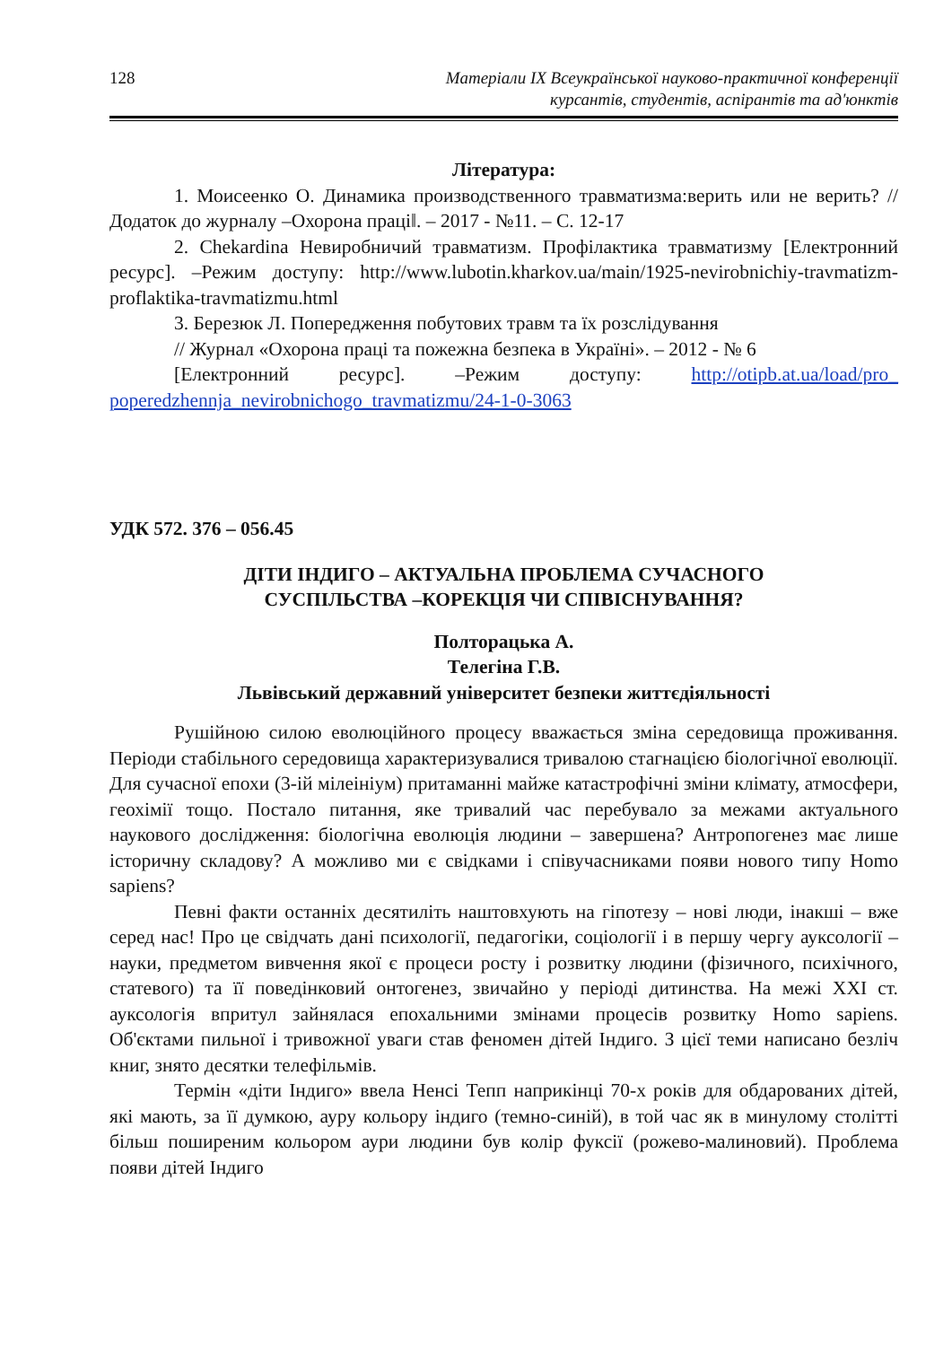128 Матеріали IX Всеукраїнської науково-практичної конференції
курсантів, студентів, аспірантів та ад'юнктів
Література:
1. Моисеенко О. Динамика производственного травматизма:верить или не верить? // Додаток до журналу –Охорона праці‖. – 2017 - №11. – С. 12-17
2. Chekardina Невиробничий травматизм. Профілактика травматизму [Електронний ресурс]. –Режим доступу: http://www.lubotin.kharkov.ua/main/1925-nevirobnichiy-travmatizm-proflaktika-travmatizmu.html
3. Березюк Л. Попередження побутових травм та їх розслідування
// Журнал «Охорона праці та пожежна безпека в Україні». – 2012 - № 6
[Електронний ресурс]. –Режим доступу: http://otipb.at.ua/load/pro_ poperedzhennja_nevirobnichogo_travmatizmu/24-1-0-3063
УДК 572. 376 – 056.45
ДІТИ ІНДИГО – АКТУАЛЬНА ПРОБЛЕМА СУЧАСНОГО
СУСПІЛЬСТВА –КОРЕКЦІЯ ЧИ СПІВІСНУВАННЯ?
Полторацька А.
Телегіна Г.В.
Львівський державний університет безпеки життєдіяльності
Рушійною силою еволюційного процесу вважається зміна середовища проживання. Періоди стабільного середовища характеризувалися тривалою стагнацією біологічної еволюції. Для сучасної епохи (3-ій мілеініум) притаманні майже катастрофічні зміни клімату, атмосфери, геохімії тощо. Постало питання, яке тривалий час перебувало за межами актуального наукового дослідження: біологічна еволюція людини – завершена? Антропогенез має лише історичну складову? А можливо ми є свідками і співучасниками появи нового типу Homo sapiens?
Певні факти останніх десятиліть наштовхують на гіпотезу – нові люди, інакші – вже серед нас! Про це свідчать дані психології, педагогіки, соціології і в першу чергу ауксології – науки, предметом вивчення якої є процеси росту і розвитку людини (фізичного, психічного, статевого) та її поведінковий онтогенез, звичайно у періоді дитинства. На межі XXI ст. ауксологія впритул зайнялася епохальними змінами процесів розвитку Homo sapiens. Об'єктами пильної і тривожної уваги став феномен дітей Індиго. З цієї теми написано безліч книг, знято десятки телефільмів.
Термін «діти Індиго» ввела Ненсі Тепп наприкінці 70-х років для обдарованих дітей, які мають, за її думкою, ауру кольору індиго (темно-синій), в той час як в минулому столітті більш поширеним кольором аури людини був колір фуксії (рожево-малиновий). Проблема появи дітей Індиго